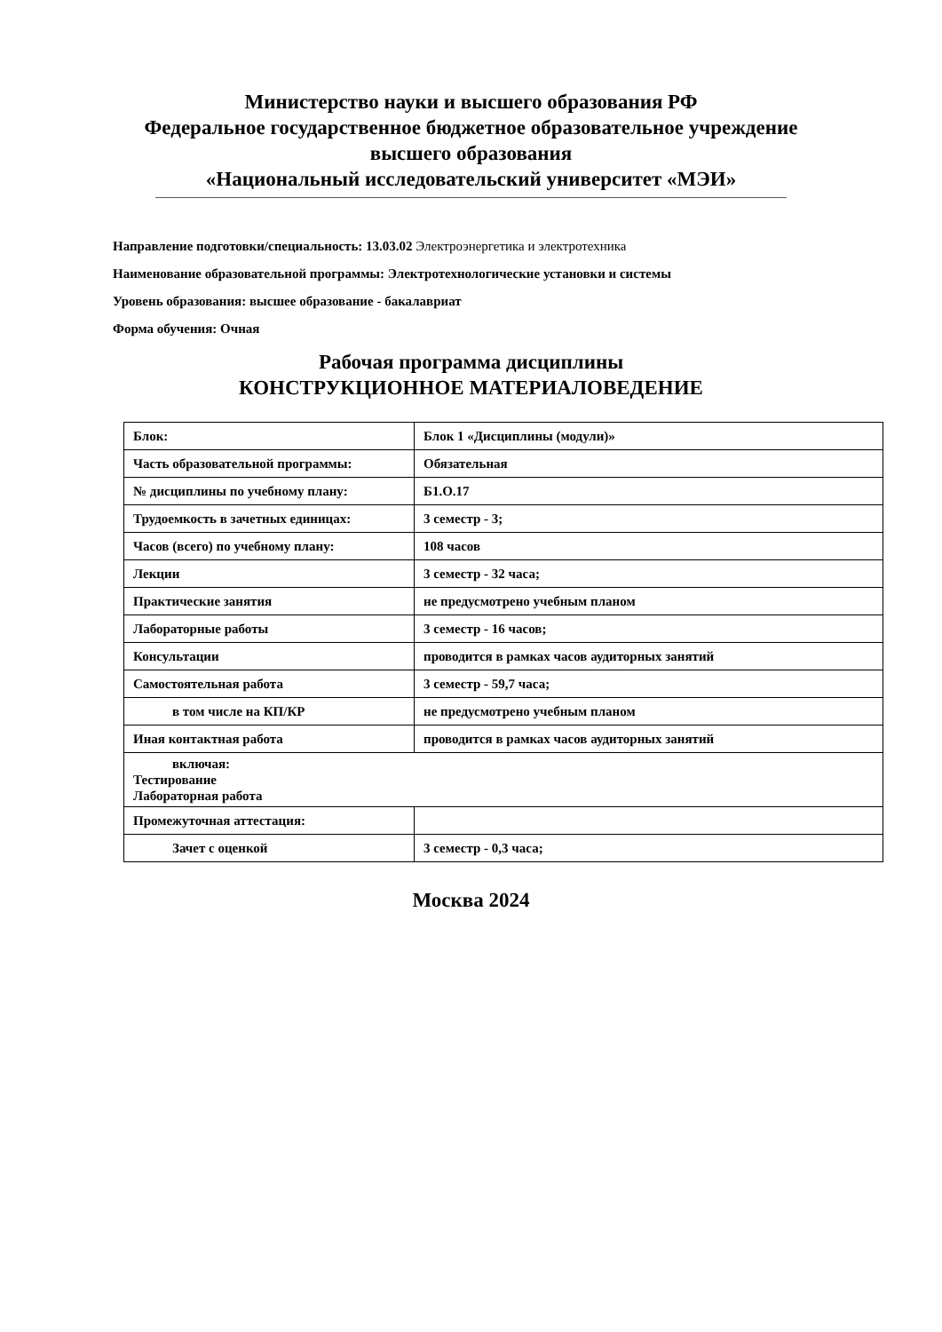Министерство науки и высшего образования РФ
Федеральное государственное бюджетное образовательное учреждение
высшего образования
«Национальный исследовательский университет «МЭИ»
Направление подготовки/специальность: 13.03.02 Электроэнергетика и электротехника
Наименование образовательной программы: Электротехнологические установки и системы
Уровень образования: высшее образование - бакалавриат
Форма обучения: Очная
Рабочая программа дисциплины
КОНСТРУКЦИОННОЕ МАТЕРИАЛОВЕДЕНИЕ
| Блок: | Блок 1 «Дисциплины (модули)» |
| Часть образовательной программы: | Обязательная |
| № дисциплины по учебному плану: | Б1.О.17 |
| Трудоемкость в зачетных единицах: | 3 семестр - 3; |
| Часов (всего) по учебному плану: | 108 часов |
| Лекции | 3 семестр - 32 часа; |
| Практические занятия | не предусмотрено учебным планом |
| Лабораторные работы | 3 семестр - 16 часов; |
| Консультации | проводится в рамках часов аудиторных занятий |
| Самостоятельная работа | 3 семестр - 59,7 часа; |
| в том числе на КП/КР | не предусмотрено учебным планом |
| Иная контактная работа | проводится в рамках часов аудиторных занятий |
| включая: Тестирование Лабораторная работа | |
| Промежуточная аттестация: | |
| Зачет с оценкой | 3 семестр - 0,3 часа; |
Москва 2024